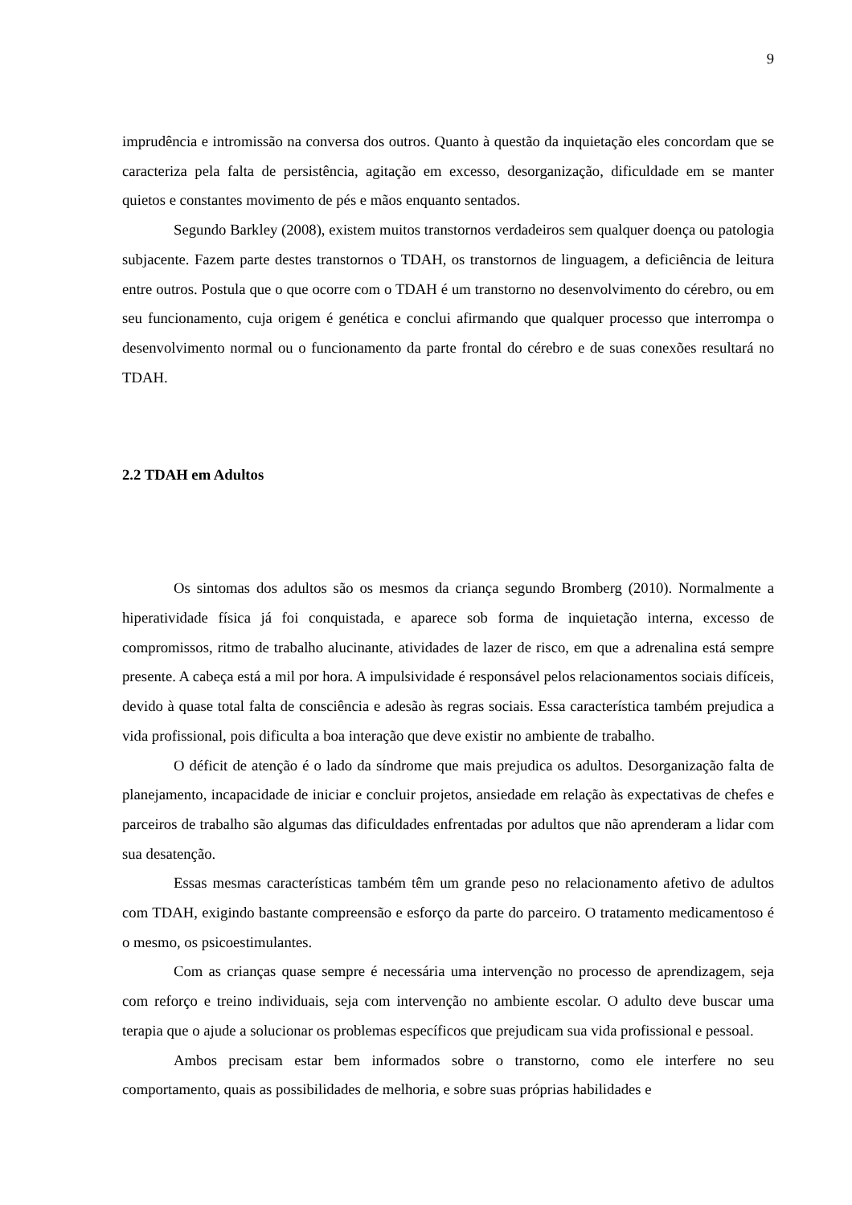9
imprudência e intromissão na conversa dos outros. Quanto à questão da inquietação eles concordam que se caracteriza pela falta de persistência, agitação em excesso, desorganização, dificuldade em se manter quietos e constantes movimento de pés e mãos enquanto sentados.
Segundo Barkley (2008), existem muitos transtornos verdadeiros sem qualquer doença ou patologia subjacente. Fazem parte destes transtornos o TDAH, os transtornos de linguagem, a deficiência de leitura entre outros. Postula que o que ocorre com o TDAH é um transtorno no desenvolvimento do cérebro, ou em seu funcionamento, cuja origem é genética e conclui afirmando que qualquer processo que interrompa o desenvolvimento normal ou o funcionamento da parte frontal do cérebro e de suas conexões resultará no TDAH.
2.2 TDAH em Adultos
Os sintomas dos adultos são os mesmos da criança segundo Bromberg (2010). Normalmente a hiperatividade física já foi conquistada, e aparece sob forma de inquietação interna, excesso de compromissos, ritmo de trabalho alucinante, atividades de lazer de risco, em que a adrenalina está sempre presente. A cabeça está a mil por hora. A impulsividade é responsável pelos relacionamentos sociais difíceis, devido à quase total falta de consciência e adesão às regras sociais. Essa característica também prejudica a vida profissional, pois dificulta a boa interação que deve existir no ambiente de trabalho.
O déficit de atenção é o lado da síndrome que mais prejudica os adultos. Desorganização falta de planejamento, incapacidade de iniciar e concluir projetos, ansiedade em relação às expectativas de chefes e parceiros de trabalho são algumas das dificuldades enfrentadas por adultos que não aprenderam a lidar com sua desatenção.
Essas mesmas características também têm um grande peso no relacionamento afetivo de adultos com TDAH, exigindo bastante compreensão e esforço da parte do parceiro. O tratamento medicamentoso é o mesmo, os psicoestimulantes.
Com as crianças quase sempre é necessária uma intervenção no processo de aprendizagem, seja com reforço e treino individuais, seja com intervenção no ambiente escolar. O adulto deve buscar uma terapia que o ajude a solucionar os problemas específicos que prejudicam sua vida profissional e pessoal.
Ambos precisam estar bem informados sobre o transtorno, como ele interfere no seu comportamento, quais as possibilidades de melhoria, e sobre suas próprias habilidades e